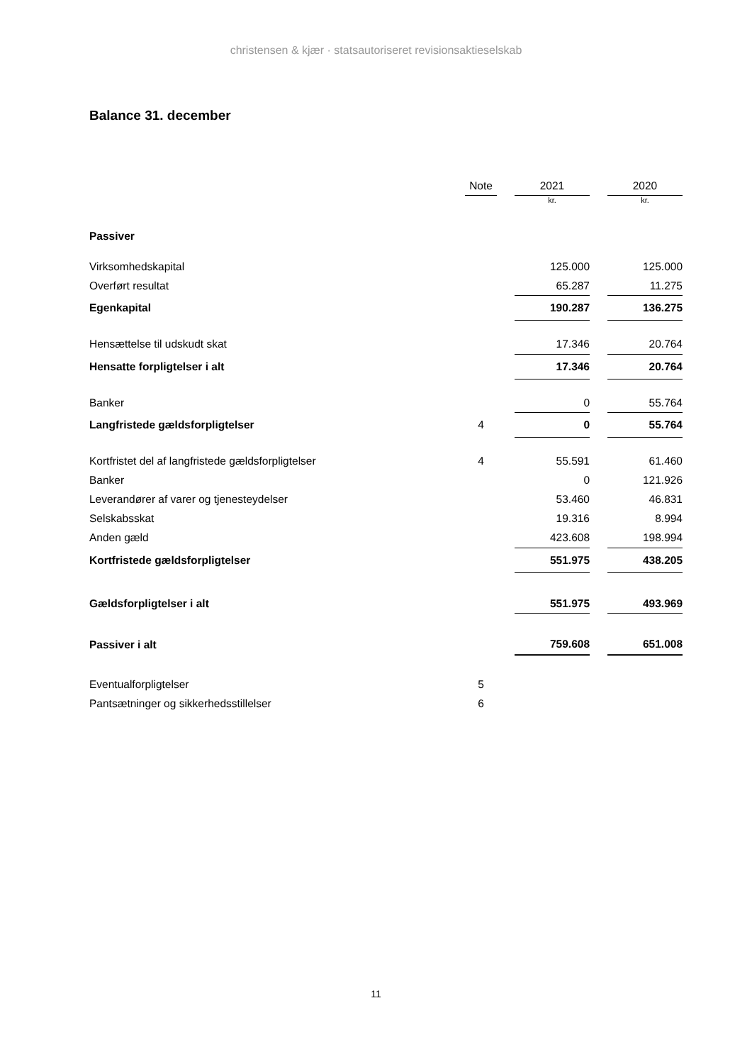christensen & kjær · statsautoriseret revisionsaktieselskab
Balance 31. december
| | Note | | 2021 | | 2020 |
| --- | --- | --- | --- | --- | --- |
| | | | kr. | | kr. |
| Passiver | | | | | |
| Virksomhedskapital | | | 125.000 | | 125.000 |
| Overført resultat | | | 65.287 | | 11.275 |
| Egenkapital | | | 190.287 | | 136.275 |
| Hensættelse til udskudt skat | | | 17.346 | | 20.764 |
| Hensatte forpligtelser i alt | | | 17.346 | | 20.764 |
| Banker | | | 0 | | 55.764 |
| Langfristede gældsforpligtelser | 4 | | 0 | | 55.764 |
| Kortfristet del af langfristede gældsforpligtelser | 4 | | 55.591 | | 61.460 |
| Banker | | | 0 | | 121.926 |
| Leverandører af varer og tjenesteydelser | | | 53.460 | | 46.831 |
| Selskabsskat | | | 19.316 | | 8.994 |
| Anden gæld | | | 423.608 | | 198.994 |
| Kortfristede gældsforpligtelser | | | 551.975 | | 438.205 |
| Gældsforpligtelser i alt | | | 551.975 | | 493.969 |
| Passiver i alt | | | 759.608 | | 651.008 |
| Eventualforpligtelser | 5 | | | | |
| Pantsætninger og sikkerhedsstillelser | 6 | | | | |
11